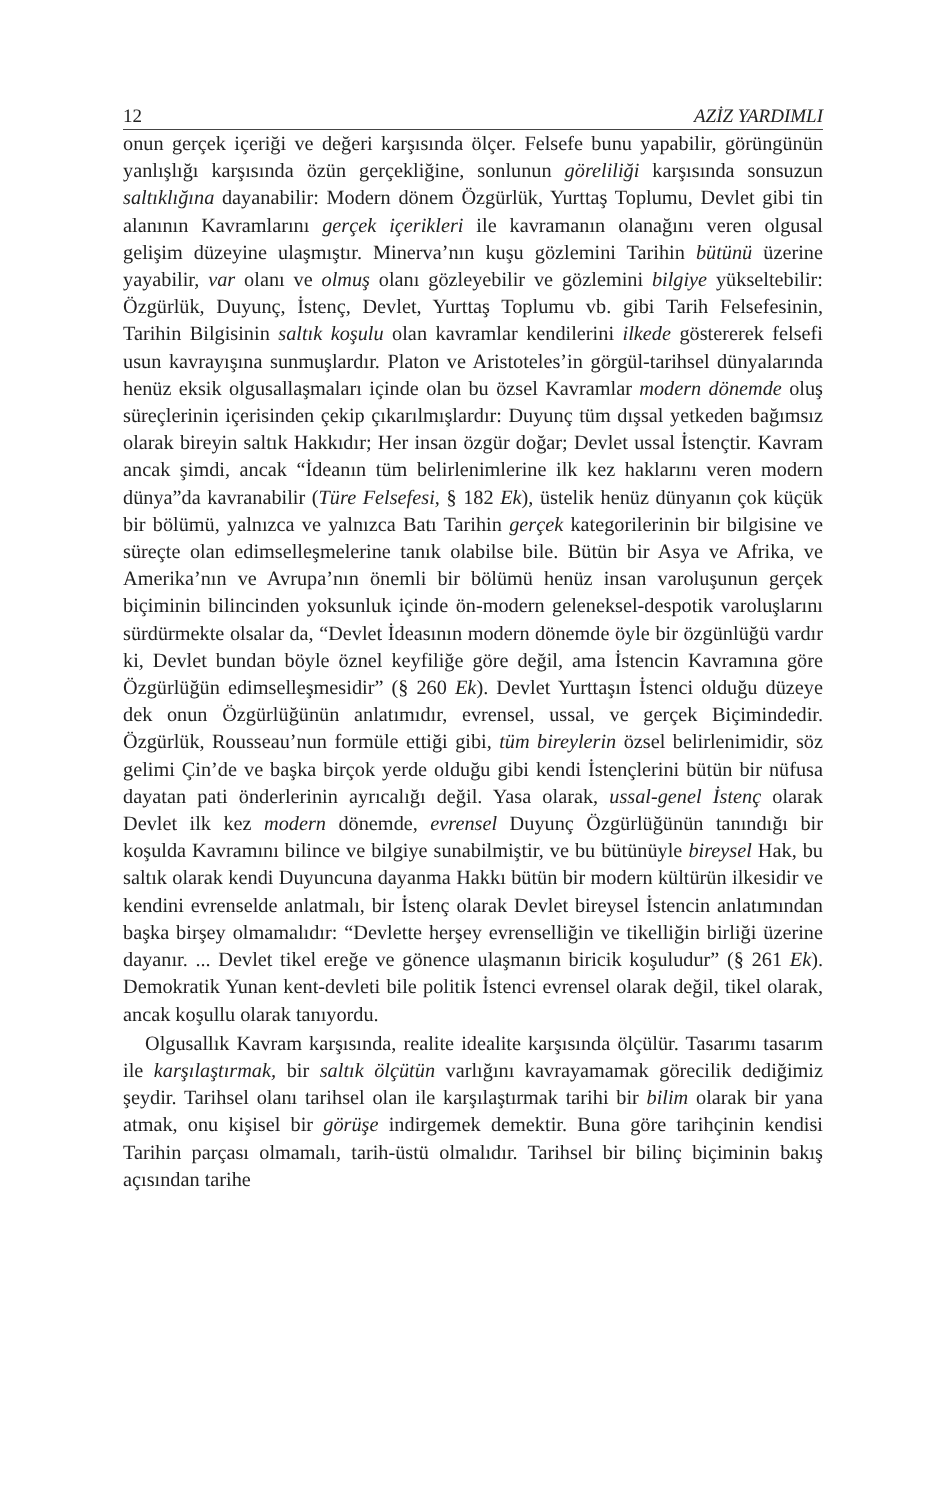12 AZİZ YARDIMLI
onun gerçek içeriği ve değeri karşısında ölçer. Felsefe bunu yapabilir, görüngünün yanlışlığı karşısında özün gerçekliğine, sonlunun göreliliği karşısında sonsuzun saltıklığına dayanabilir: Modern dönem Özgürlük, Yurttaş Toplumu, Devlet gibi tin alanının Kavramlarını gerçek içerikleri ile kavramanın olanağını veren olgusal gelişim düzeyine ulaşmıştır. Minerva’nın kuşu gözlemini Tarihin bütünü üzerine yayabilir, var olanı ve olmuş olanı gözleyebilir ve gözlemini bilgiye yükseltebilir: Özgürlük, Duyunç, İstenç, Devlet, Yurttaş Toplumu vb. gibi Tarih Felsefesinin, Tarihin Bilgisinin saltık koşulu olan kavramlar kendilerini ilkede göstererek felsefi usun kavrayışına sunmuşlardır. Platon ve Aristoteles’in görgül-tarihsel dünyalarında henüz eksik olgusallaşmaları içinde olan bu özsel Kavramlar modern dönemde oluş süreçlerinin içerisinden çekip çıkarılmışlardır: Duyunç tüm dışsal yetkeden bağımsız olarak bireyin saltık Hakkıdır; Her insan özgür doğar; Devlet ussal İstençtir. Kavram ancak şimdi, ancak “İdeanın tüm belirlenimlerine ilk kez haklarını veren modern dünya”da kavranabilir (Türe Felsefesi, § 182 Ek), üstelik henüz dünyanın çok küçük bir bölümü, yalnızca ve yalnızca Batı Tarihin gerçek kategorilerinin bir bilgisine ve süreçte olan edimselleşmelerine tanık olabilse bile. Bütün bir Asya ve Afrika, ve Amerika’nın ve Avrupa’nın önemli bir bölümü henüz insan varoluşunun gerçek biçiminin bilincinden yoksunluk içinde ön-modern geleneksel-despotik varoluşlarını sürdürmekte olsalar da, “Devlet İdeasının modern dönemde öyle bir özgünlüğü vardır ki, Devlet bundan böyle öznel keyfiliğe göre değil, ama İstencin Kavramına göre Özgürlüğün edimselleşmesidir” (§ 260 Ek). Devlet Yurttaşın İstenci olduğu düzeye dek onun Özgürlüğünün anlatımıdır, evrensel, ussal, ve gerçek Biçimindedir. Özgürlük, Rousseau’nun formüle ettiği gibi, tüm bireylerin özsel belirlenimidir, söz gelimi Çin’de ve başka birçok yerde olduğu gibi kendi İstençlerini bütün bir nüfusa dayatan pati önderlerinin ayrıcalığı değil. Yasa olarak, ussal-genel İstenç olarak Devlet ilk kez modern dönemde, evrensel Duyunç Özgürlüğünün tanındığı bir koşulda Kavramını bilince ve bilgiye sunabilmiştir, ve bu bütünüyle bireysel Hak, bu saltık olarak kendi Duyuncuna dayanma Hakkı bütün bir modern kültürün ilkesidir ve kendini evrenselde anlatmalı, bir İstenç olarak Devlet bireysel İstencin anlatımından başka birşey olmamalıdır: “Devlette herşey evrenselliğin ve tikelliğin birliği üzerine dayanır. ... Devlet tikel ereğe ve gönence ulaşmanın biricik koşuludur” (§ 261 Ek). Demokratik Yunan kent-devleti bile politik İstenci evrensel olarak değil, tikel olarak, ancak koşullu olarak tanıyordu.
Olgusallık Kavram karşısında, realite idealite karşısında ölçülür. Tasarımı tasarım ile karşılaştırmak, bir saltık ölçütün varlığını kavrayamamak görecilik dediğimiz şeydir. Tarihsel olanı tarihsel olan ile karşılaştırmak tarihi bir bilim olarak bir yana atmak, onu kişisel bir görüşe indirgemek demektir. Buna göre tarihçinin kendisi Tarihin parçası olmamalı, tarih-üstü olmalıdır. Tarihsel bir bilinç biçiminin bakış açısından tarihe